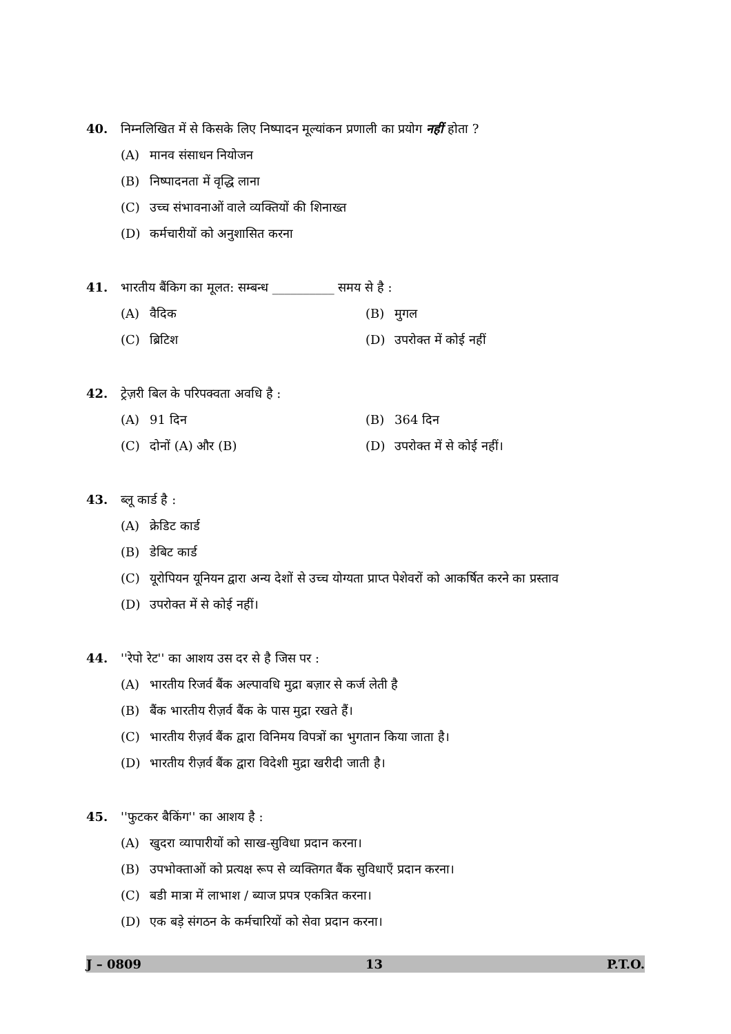40. निम्नलिखित में से किसके लिए निष्पादन मूल्यांकन प्रणाली का प्रयोग नहीं होता ?
(A) मानव संसाधन नियोजन
(B) निष्पादनता में वृद्धि लाना
(C) उच्च संभावनाओं वाले व्यक्तियों की शिनाख्त
(D) कर्मचारीयों को अनुशासित करना
41. भारतीय बैंकिग का मूलत: सम्बन्ध __________ समय से है :
(A) वैदिक
(B) मुगल
(C) ब्रिटिश
(D) उपरोक्त में कोई नहीं
42. ट्रेज़री बिल के परिपक्वता अवधि है :
(A) 91 दिन
(B) 364 दिन
(C) दोनों (A) और (B)
(D) उपरोक्त में से कोई नहीं।
43. ब्लू कार्ड है :
(A) क्रेडिट कार्ड
(B) डेबिट कार्ड
(C) यूरोपियन यूनियन द्वारा अन्य देशों से उच्च योग्यता प्राप्त पेशेवरों को आकर्षित करने का प्रस्ताव
(D) उपरोक्त में से कोई नहीं।
44. ''रेपो रेट'' का आशय उस दर से है जिस पर :
(A) भारतीय रिजर्व बैंक अल्पावधि मुद्रा बज़ार से कर्ज लेती है
(B) बैंक भारतीय रीज़र्व बैंक के पास मुद्रा रखते हैं।
(C) भारतीय रीज़र्व बैंक द्वारा विनिमय विपत्रों का भुगतान किया जाता है।
(D) भारतीय रीज़र्व बैंक द्वारा विदेशी मुद्रा खरीदी जाती है।
45. ''फुटकर बैकिंग'' का आशय है :
(A) खुदरा व्यापारीयों को साख-सुविधा प्रदान करना।
(B) उपभोक्ताओं को प्रत्यक्ष रूप से व्यक्तिगत बैंक सुविधाएँ प्रदान करना।
(C) बडी मात्रा में लाभाश / ब्याज प्रपत्र एकत्रित करना।
(D) एक बड़े संगठन के कर्मचारियों को सेवा प्रदान करना।
J – 0809 13 P.T.O.